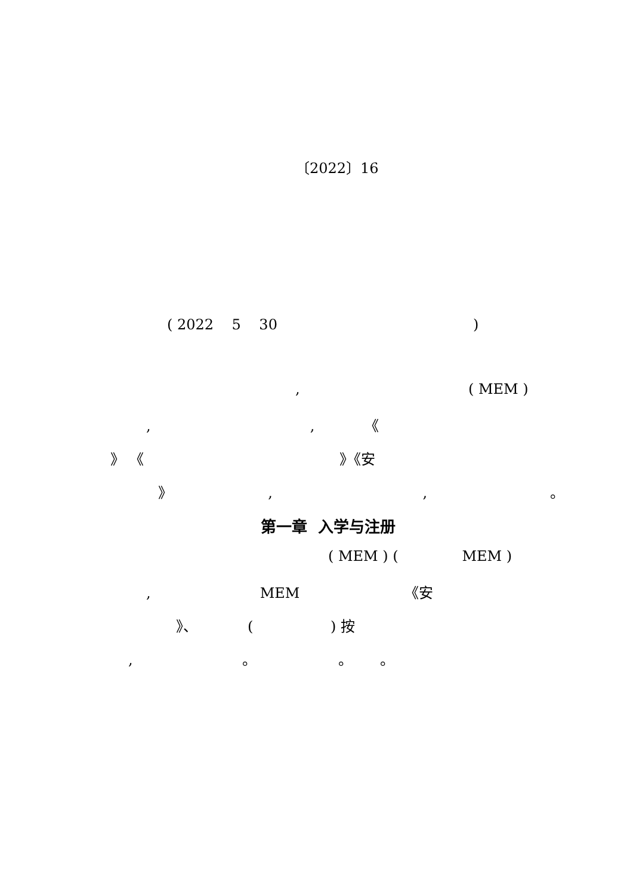〔2022〕16
( 2022 5 30 )
, ( MEM )
, , 《
》 《 》《安
》 , , 。
第一章 入学与注册
( MEM ) ( MEM )
, MEM 《安
》、 ( ) 按
, 。 。 。